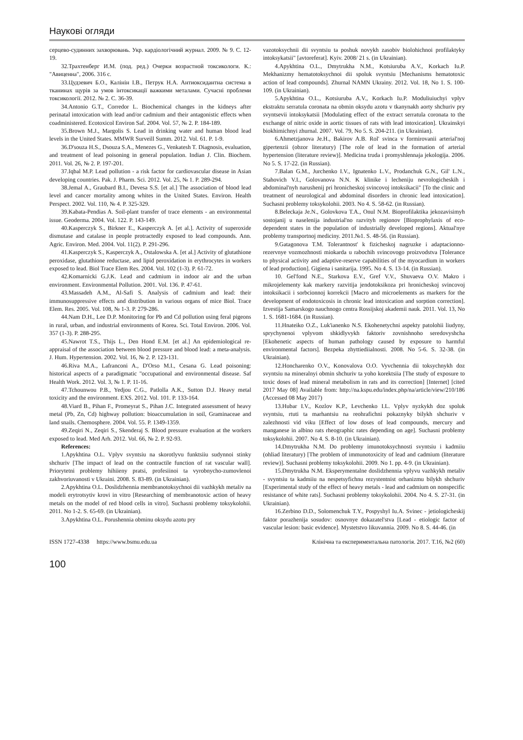Наукові огляди
серцево-судинних захворювань. Укр. кардіологічний журнал. 2009. № 9. С. 12-19.
32.Трахтенберг И.М. (под. ред.) Очерки возрастной токсикологи. К.: "Авиценна", 2006. 316 с.
33.Цудзевич Б.О., Калінін І.В., Петрук Н.А. Антиоксидантна система в тканинах щурів за умов інтоксикації важкими металами. Сучасні проблеми токсикології. 2012. № 2. С. 36-39.
34.Antonio G.T., Corredor L. Biochemical changes in the kidneys after perinatal intoxication with lead and/or cadmium and their antagonistic effects when coadministered. Ecotoxicol Environ Saf. 2004. Vol. 57, № 2. P. 184-189.
35.Brown M.J., Margolis S. Lead in drinking water and human blood lead levels in the United States. MMWR Surveill Summ. 2012. Vol. 61. P. 1-9.
36.D'souza H.S., Dsouza S.A., Menezes G., Venkatesh T. Diagnosis, evaluation, and treatment of lead poisoning in general population. Indian J. Clin. Biochem. 2011. Vol. 26, № 2. P. 197-201.
37.Iqbal M.P. Lead pollution - a risk factor for cardiovascular disease in Asian developing countries. Pak. J. Pharm. Sci. 2012. Vol. 25, № 1. P. 289-294.
38.Jemal A., Graubard B.I., Devesa S.S. [et al.] The association of blood lead level and cancer mortality among whites in the United States. Environ. Health Perspect. 2002. Vol. 110, № 4. P. 325-329.
39.Kabata-Pendias A. Soil-plant transfer of trace elements - an environmental issue. Geoderma. 2004. Vol. 122. P. 143-149.
40.Kasperczyk S., Birkner E., Kasperczyk A. [et al.]. Activity of superoxide dismutase and catalase in people protractedly exposed to lead compounds. Ann. Agric. Environ. Med. 2004. Vol. 11(2). P. 291-296.
41.Kasperczyk S., Kasperczyk A., Ostalowska A. [et al.] Activity of glutathione peroxidase, glutathione reductase, and lipid peroxidation in erythrocytes in workers exposed to lead. Biol Trace Elem Res. 2004. Vol. 102 (1-3). P. 61-72.
42.Komarnicki G.J.K. Lead and cadmium in indoor air and the urban environment. Environmental Pollution. 2001. Vol. 136. P. 47-61.
43.Massadeh A.M., Al-Safi S. Analysis of cadmium and lead: their immunosuppressive effects and distribution in various organs of mice Biol. Trace Elem. Res. 2005. Vol. 108, № 1-3. P. 279-286.
44.Nam D.H., Lee D.P. Monitoring for Pb and Cd pollution using feral pigeons in rural, urban, and industrial environments of Korea. Sci. Total Environ. 2006. Vol. 357 (1-3). P. 288-295.
45.Nawrot T.S., Thijs L., Den Hond E.M. [et al.] An epidemiological re-appraisal of the association between blood pressure and blood lead: a meta-analysis. J. Hum. Hypertension. 2002. Vol. 16, № 2. P. 123-131.
46.Riva M.A., Lafranconi A., D'Orso M.I., Cesana G. Lead poisoning: historical aspects of a paradigmatic "occupational and environmental disease. Saf Health Work. 2012. Vol. 3, № 1. P. 11-16.
47.Tchounwou P.B., Yedjou C.G., Patlolla A.K., Sutton D.J. Heavy metal toxicity and the environment. EXS. 2012. Vol. 101. P. 133-164.
48.Viard B., Pihan F., Promeyrat S., Pihan J.C. Integrated assessment of heavy metal (Pb, Zn, Cd) highway pollution: bioaccumulation in soil, Graminaceae and land snails. Chemosphere. 2004. Vol. 55. P. 1349-1359.
49.Zeqiri N., Zeqiri S., Skenderaj S. Blood pressure evaluation at the workers exposed to lead. Med Arh. 2012. Vol. 66, № 2. P. 92-93.
References:
1.Apykhtina O.L. Vplyv svyntsiu na skorotlyvu funktsiiu sudynnoi stinky shchuriv [The impact of lead on the contractile function of rat vascular wall]. Priorytetni problemy hihiieny pratsi, profesiinoi ta vyrobnycho-zumovlenoi zakhvoriuvanosti v Ukraini. 2008. S. 83-89. (in Ukrainian).
2.Apykhtina O.L. Doslidzhennia membranotoksychnoi dii vazhkykh metaliv na modeli erytrotsytiv krovi in vitro [Researching of membranotoxic action of heavy metals on the model of red blood cells in vitro]. Suchasni problemy toksykolohii. 2011. No 1-2. S. 65-69. (in Ukrainian).
3.Apykhtina O.L. Porushennia obminu oksydu azotu pry
vazotoksychnii dii svyntsiu ta poshuk novykh zasobiv biolohichnoi profilaktyky intoksykatsii" [avtoreferat]. Kyiv. 2008/ 21 s. (in Ukrainian).
4.Apykhtina O.L., Dmytrukha N.M., Kotsiuruba A.V., Korkach Iu.P. Mekhanizmy hematotoksychnoi dii spoluk svyntsiu [Mechanisms hematotoxic action of lead compounds]. Zhurnal NAMN Ukrainy. 2012. Vol. 18, No 1. S. 100-109. (in Ukrainian).
5.Apykhtina O.L., Kotsiuruba A.V., Korkach Iu.P. Moduliuiuchyi vplyv ekstraktu serratula coronata na obmin oksydu azotu v tkanynakh aorty shchuriv pry svyntsevii intoksykatsii [Modulating effect of the extract serratula coronata to the exchange of nitric oxide in aortic tissues of rats with lead intoxication]. Ukrainskyi biokhimichnyi zhurnal. 2007. Vol. 79, No 5. S. 204-211. (in Ukrainian).
6.Ahmetzjanova Je.H., Bakirov A.B. Rol' svinca v formirovanii arterial'noj gipertenzii (obzor literatury) [The role of lead in the formation of arterial hypertension (literature review)]. Medicina truda i promyshlennaja jekologija. 2006. No 5. S. 17-22. (in Russian).
7.Balan G.M., Jurchenko I.V., Ignatenko L.V., Prodanchuk G.N., Gil' L.N., Stahovich V.I., Golovanova N.N. K klinike i lecheniju nevrologicheskih i abdominal'nyh narushenij pri hronicheskoj svincovoj intoksikacii" [To the clinic and treatment of neurological and abdominal disorders in chronic lead intoxication]. Suchasni problemy toksykolohii. 2003. No 4. S. 58-62. (in Russian).
8.Beleckaja Je.N., Golovkova T.A., Onul N.M. Bioprofilaktika jekozavisimyh sostojanij u naselenija industrial'no razvityh regionov [Bioprophylaxis of eco-dependent states in the population of industrially developed regions]. Aktual'nye problemy transportnoj mediciny. 2011.№1. S. 48-56. (in Russian).
9.Gatagonova T.M. Tolerantnost' k fizicheskoj nagruzke i adaptacionno-rezervnye vozmozhnosti miokarda u rabochih svincovogo proizvodstva [Tolerance to physical activity and adaptive-reserve capabilities of the myocardium in workers of lead production]. Gigiena i sanitarija. 1995. No 4. S. 13-14. (in Russian).
10. Gel'fond N.E., Starkova E.V., Gref V.V., Shuvaeva O.V. Makro i mikrojelementy kak markery razvitija jendotoksikoza pri hronicheskoj svincovoj intoksikacii i sorbcionnoj korrekcii [Macro and microelements as markers for the development of endotoxicosis in chronic lead intoxication and sorption correction]. Izvestija Samarskogo nauchnogo centra Rossijskoj akademii nauk. 2011. Vol. 13, No 1. S. 1681-1684. (in Russian).
11.Hnateiko O.Z., Luk'ianenko N.S. Ekohenetychni aspekty patolohii liudyny, sprychynenoi vplyvom shkidlyvykh faktoriv zovnishnoho seredovyshcha [Ekohenetic aspects of human pathology caused by exposure to harmful environmental factors]. Bezpeka zhyttiediialnosti. 2008. No 5-6. S. 32-38. (in Ukrainian).
12.Honcharenko O.V., Konovalova O.O. Vyvchennia dii toksychnykh doz svyntsiu na mineralnyi obmin shchuriv ta yoho korektsiia [The study of exposure to toxic doses of lead mineral metabolism in rats and its correction] [Internet] [cited 2017 May 08] Available from: http://na.kspu.edu/index.php/na/article/view/210/186 (Accessed 08 May 2017)
13.Hubar I.V., Kozlov K.P., Levchenko I.L. Vplyv nyzkykh doz spoluk svyntsiu, rtuti ta marhantsiu na reohrafichni pokaznyky bilykh shchuriv v zalezhnosti vid viku [Effect of low doses of lead compounds, mercury and manganese in albino rats rheographic rates depending on age]. Suchasni problemy toksykolohii. 2007. No 4. S. 8-10. (in Ukrainian).
14.Dmytrukha N.M. Do problemy imunotoksychnosti svyntsiu i kadmiiu (ohliad literatury) [The problem of immunotoxicity of lead and cadmium (literature review)]. Suchasni problemy toksykolohii. 2009. No 1. pp. 4-9. (in Ukrainian).
15.Dmytrukha N.M. Eksperymentalne doslidzhennia vplyvu vazhkykh metaliv - svyntsiu ta kadmiiu na nespetsyfichnu rezystentnist orhanizmu bilykh shchuriv [Experimental study of the effect of heavy metals - lead and cadmium on nonspecific resistance of white rats]. Suchasni problemy toksykolohii. 2004. No 4. S. 27-31. (in Ukrainian).
16.Zerbino D.D., Solomenchuk T.Y., Pospyshyl Iu.A. Svinec - jetiologicheskij faktor porazhenija sosudov: osnovnye dokazatel'stva [Lead - etiologic factor of vascular lesion: basic evidence]. Mystetstvo likuvannia. 2009. No 8. S. 44-46. (in
ISSN 1727-4338 https://www.bsmu.edu.ua Клінічна та експериментальна патологія. 2017. Т.16, №2 (60)
100